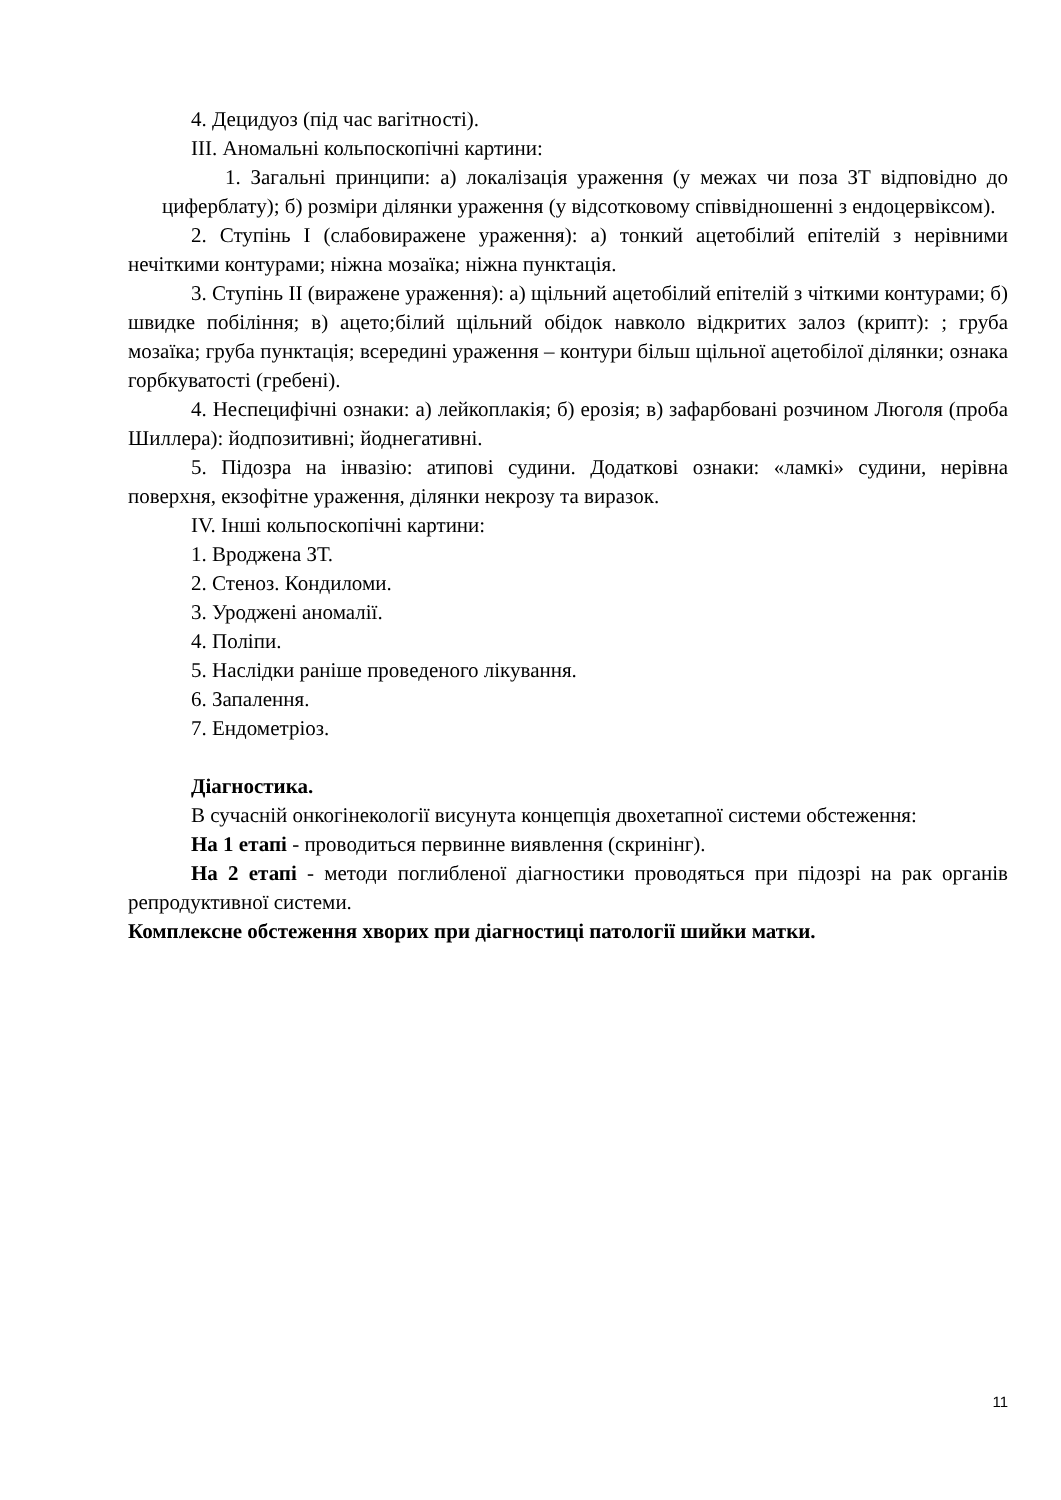4. Децидуоз (під час вагітності).
ІІІ. Аномальні кольпоскопічні картини:
1. Загальні принципи: а) локалізація ураження (у межах чи поза ЗТ відповідно до циферблату); б) розміри ділянки ураження (у відсотковому співвідношенні з ендоцервіксом).
2. Ступінь І (слабовиражене ураження): а) тонкий ацетобілий епітелій з нерівними нечіткими контурами; ніжна мозаїка; ніжна пунктація.
3. Ступінь ІІ (виражене ураження): а) щільний ацетобілий епітелій з чіткими контурами; б) швидке побіління; в) ацето;білий щільний обідок навколо відкритих залоз (крипт): ; груба мозаїка; груба пунктація; всередині ураження – контури більш щільної ацетобілої ділянки; ознака горбкуватості (гребені).
4. Неспецифічні ознаки: а) лейкоплакія; б) ерозія; в) зафарбовані розчином Люголя (проба Шиллера): йодпозитивні; йоднегативні.
5. Підозра на інвазію: атипові судини. Додаткові ознаки: «ламкі» судини, нерівна поверхня, екзофітне ураження, ділянки некрозу та виразок.
ІV. Інші кольпоскопічні картини:
1. Вроджена ЗТ.
2. Стеноз. Кондиломи.
3. Уроджені аномалії.
4. Поліпи.
5. Наслідки раніше проведеного лікування.
6. Запалення.
7. Ендометріоз.
Діагностика.
В сучасній онкогінекології висунута концепція двохетапної системи обстеження:
На 1 етапі - проводиться первинне виявлення (скринінг).
На 2 етапі - методи поглибленої діагностики проводяться при підозрі на рак органів репродуктивної системи.
Комплексне обстеження хворих при діагностиці патології шийки матки.
11